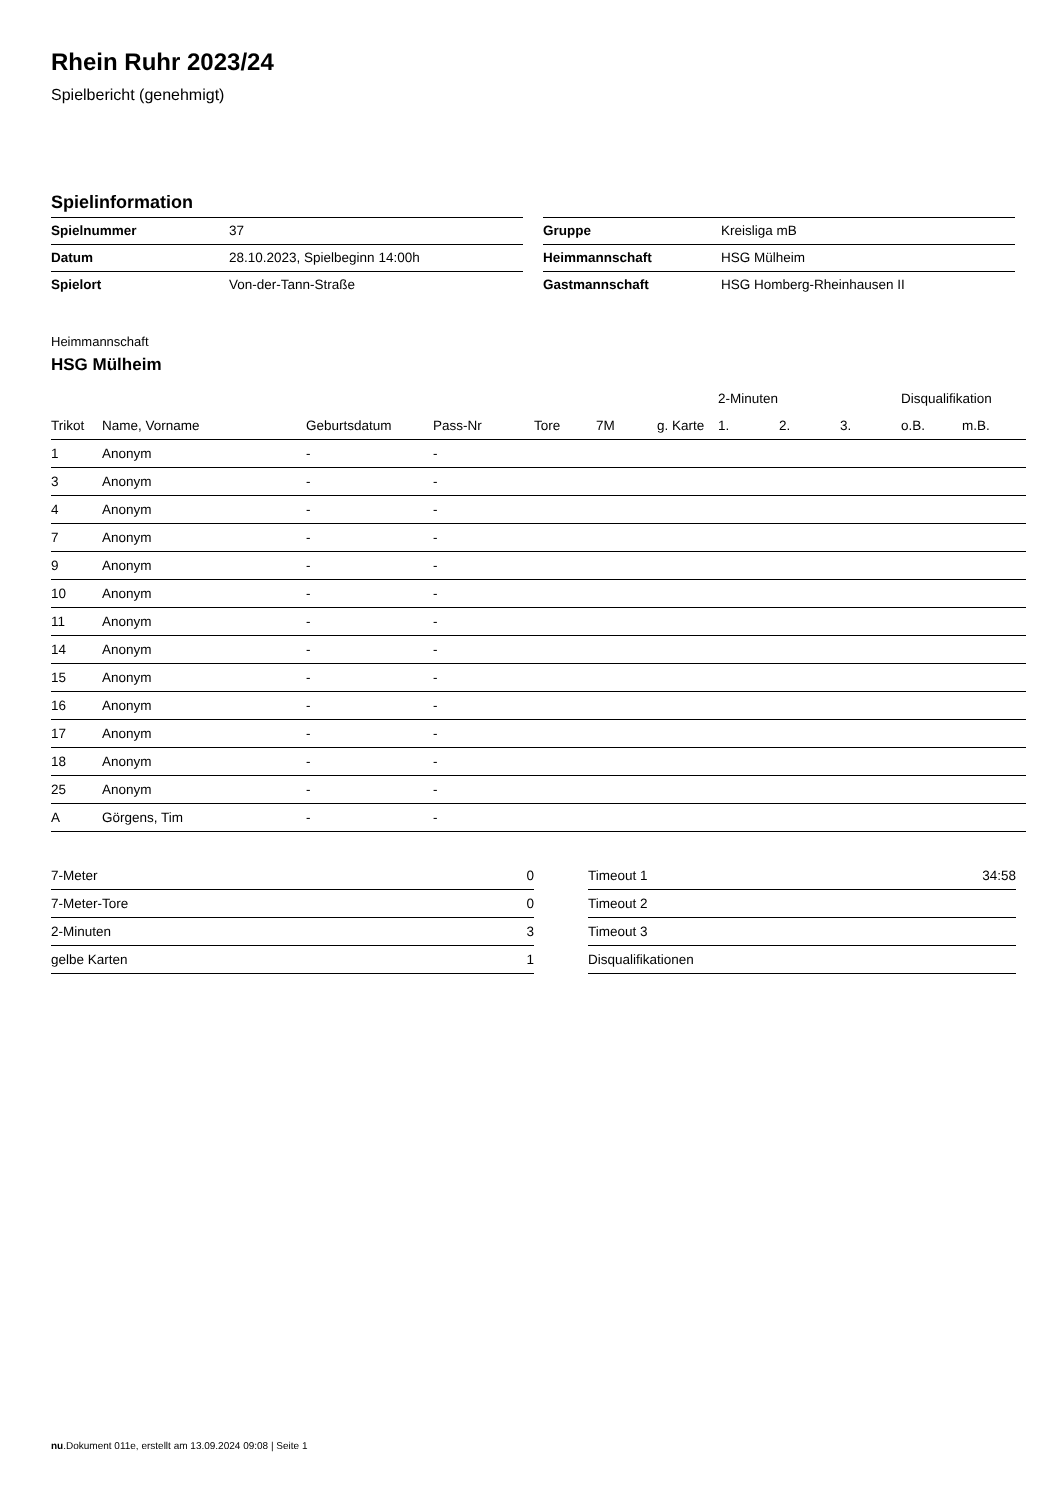Rhein Ruhr 2023/24
Spielbericht (genehmigt)
Spielinformation
| Spielnummer | 37 |
| Datum | 28.10.2023, Spielbeginn 14:00h |
| Spielort | Von-der-Tann-Straße |
| Gruppe | Kreisliga mB |
| Heimmannschaft | HSG Mülheim |
| Gastmannschaft | HSG Homberg-Rheinhausen II |
Heimmannschaft
HSG Mülheim
| | | | | | | | 2-Minuten | | | Disqualifikation | |
| --- | --- | --- | --- | --- | --- | --- | --- | --- | --- | --- | --- |
| Trikot | Name, Vorname | Geburtsdatum | Pass-Nr | Tore | 7M | g. Karte | 1. | 2. | 3. | o.B. | m.B. |
| 1 | Anonym | - | - | | | | | | | | |
| 3 | Anonym | - | - | | | | | | | | |
| 4 | Anonym | - | - | | | | | | | | |
| 7 | Anonym | - | - | | | | | | | | |
| 9 | Anonym | - | - | | | | | | | | |
| 10 | Anonym | - | - | | | | | | | | |
| 11 | Anonym | - | - | | | | | | | | |
| 14 | Anonym | - | - | | | | | | | | |
| 15 | Anonym | - | - | | | | | | | | |
| 16 | Anonym | - | - | | | | | | | | |
| 17 | Anonym | - | - | | | | | | | | |
| 18 | Anonym | - | - | | | | | | | | |
| 25 | Anonym | - | - | | | | | | | | |
| A | Görgens, Tim | - | - | | | | | | | | |
| 7-Meter | 0 |
| 7-Meter-Tore | 0 |
| 2-Minuten | 3 |
| gelbe Karten | 1 |
| Timeout 1 | 34:58 |
| Timeout 2 | |
| Timeout 3 | |
| Disqualifikationen | |
nu.Dokument 011e, erstellt am 13.09.2024 09:08 | Seite 1